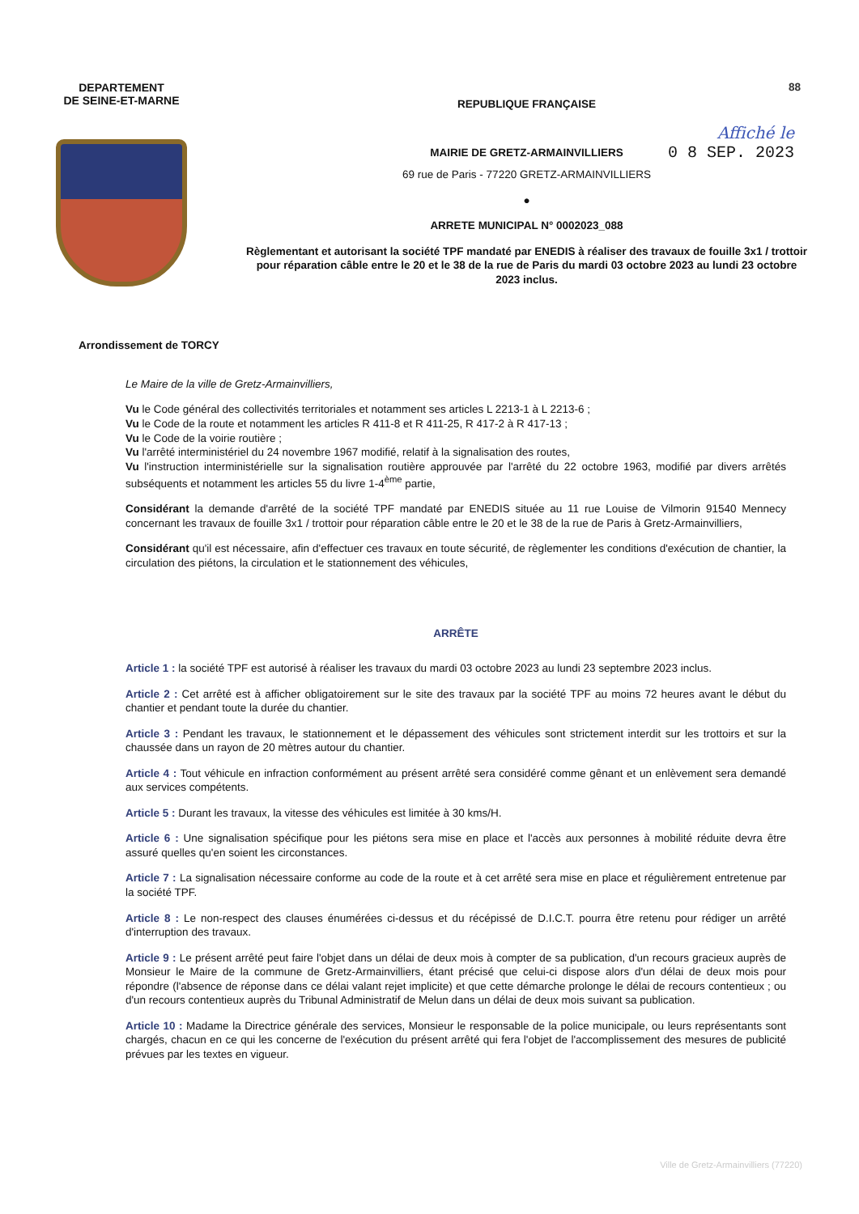88
DEPARTEMENT
DE SEINE-ET-MARNE
REPUBLIQUE FRANÇAISE
Affiché le
0 8 SEP. 2023
MAIRIE DE GRETZ-ARMAINVILLIERS
69 rue de Paris - 77220 GRETZ-ARMAINVILLIERS
●
ARRETE MUNICIPAL N° 0002023_088
Règlementant et autorisant la société TPF mandaté par ENEDIS à réaliser des travaux de fouille 3x1 / trottoir pour réparation câble entre le 20 et le 38 de la rue de Paris du mardi 03 octobre 2023 au lundi 23 octobre 2023 inclus.
Arrondissement de TORCY
Le Maire de la ville de Gretz-Armainvilliers,
Vu le Code général des collectivités territoriales et notamment ses articles L 2213-1 à L 2213-6 ;
Vu le Code de la route et notamment les articles R 411-8 et R 411-25, R 417-2 à R 417-13 ;
Vu le Code de la voirie routière ;
Vu l'arrêté interministériel du 24 novembre 1967 modifié, relatif à la signalisation des routes,
Vu l'instruction interministérielle sur la signalisation routière approuvée par l'arrêté du 22 octobre 1963, modifié par divers arrêtés subséquents et notamment les articles 55 du livre 1-4<sup>ème</sup> partie,
Considérant la demande d'arrêté de la société TPF mandaté par ENEDIS située au 11 rue Louise de Vilmorin 91540 Mennecy concernant les travaux de fouille 3x1 / trottoir pour réparation câble entre le 20 et le 38 de la rue de Paris à Gretz-Armainvilliers,
Considérant qu'il est nécessaire, afin d'effectuer ces travaux en toute sécurité, de règlementer les conditions d'exécution de chantier, la circulation des piétons, la circulation et le stationnement des véhicules,
ARRÊTE
Article 1 : la société TPF est autorisé à réaliser les travaux du mardi 03 octobre 2023 au lundi 23 septembre 2023 inclus.
Article 2 : Cet arrêté est à afficher obligatoirement sur le site des travaux par la société TPF au moins 72 heures avant le début du chantier et pendant toute la durée du chantier.
Article 3 : Pendant les travaux, le stationnement et le dépassement des véhicules sont strictement interdit sur les trottoirs et sur la chaussée dans un rayon de 20 mètres autour du chantier.
Article 4 : Tout véhicule en infraction conformément au présent arrêté sera considéré comme gênant et un enlèvement sera demandé aux services compétents.
Article 5 : Durant les travaux, la vitesse des véhicules est limitée à 30 kms/H.
Article 6 : Une signalisation spécifique pour les piétons sera mise en place et l'accès aux personnes à mobilité réduite devra être assuré quelles qu'en soient les circonstances.
Article 7 : La signalisation nécessaire conforme au code de la route et à cet arrêté sera mise en place et régulièrement entretenue par la société TPF.
Article 8 : Le non-respect des clauses énumérées ci-dessus et du récépissé de D.I.C.T. pourra être retenu pour rédiger un arrêté d'interruption des travaux.
Article 9 : Le présent arrêté peut faire l'objet dans un délai de deux mois à compter de sa publication, d'un recours gracieux auprès de Monsieur le Maire de la commune de Gretz-Armainvilliers, étant précisé que celui-ci dispose alors d'un délai de deux mois pour répondre (l'absence de réponse dans ce délai valant rejet implicite) et que cette démarche prolonge le délai de recours contentieux ; ou d'un recours contentieux auprès du Tribunal Administratif de Melun dans un délai de deux mois suivant sa publication.
Article 10 : Madame la Directrice générale des services, Monsieur le responsable de la police municipale, ou leurs représentants sont chargés, chacun en ce qui les concerne de l'exécution du présent arrêté qui fera l'objet de l'accomplissement des mesures de publicité prévues par les textes en vigueur.
Ville de Gretz-Armainvilliers (77220)